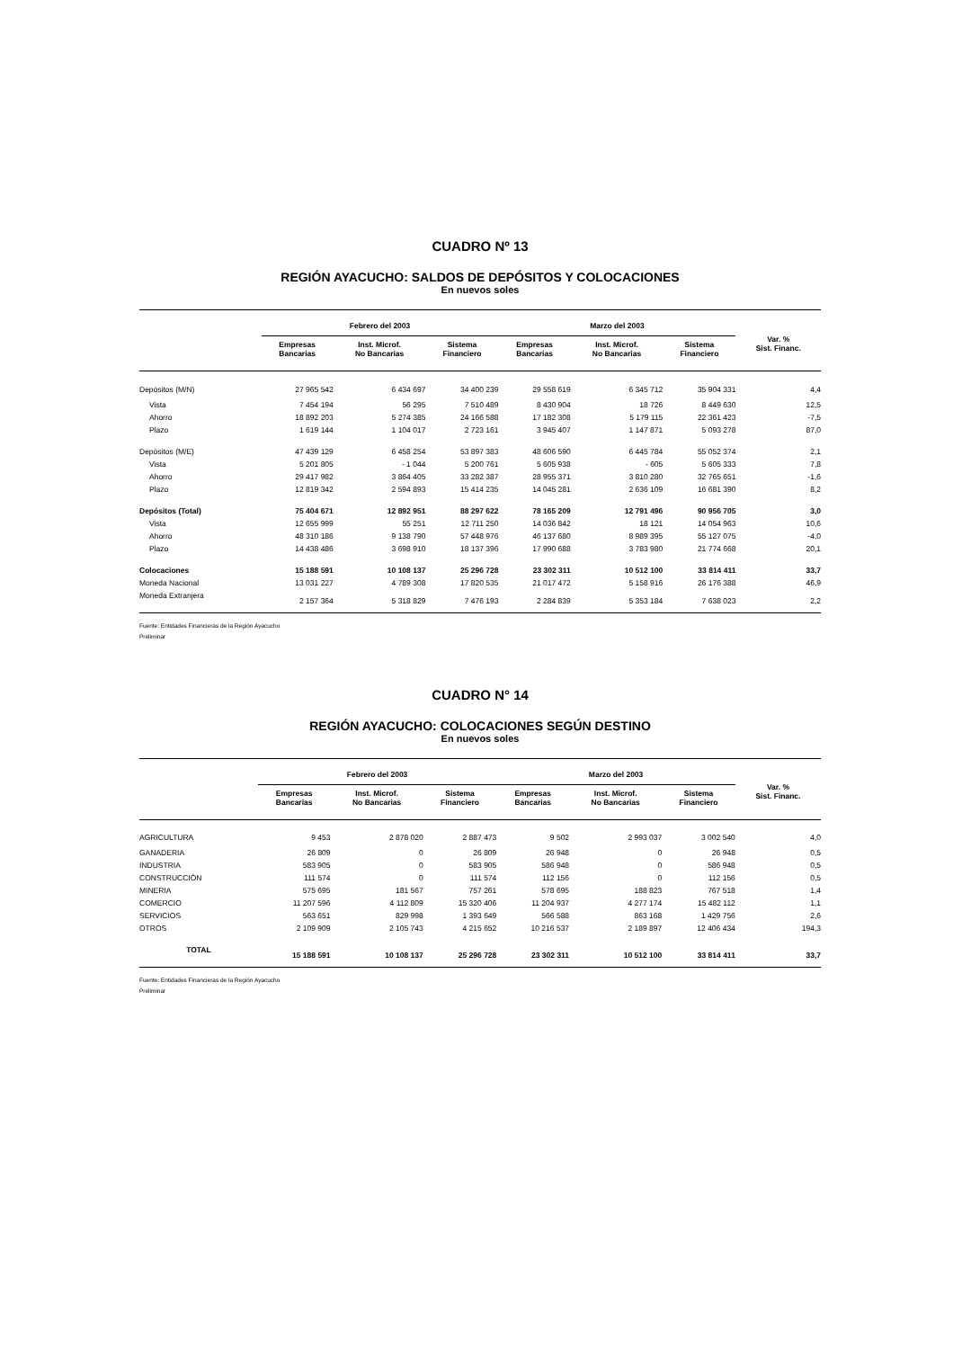CUADRO Nº 13
REGIÓN AYACUCHO: SALDOS DE DEPÓSITOS Y COLOCACIONES
En nuevos soles
| | Febrero del 2003 | | | Marzo del 2003 | | | Var. % Sist. Financ. |
| --- | --- | --- | --- | --- | --- | --- | --- |
| | Empresas Bancarias | Inst. Microf. No Bancarias | Sistema Financiero | Empresas Bancarias | Inst. Microf. No Bancarias | Sistema Financiero | |
| Depósitos (M/N) | 27 965 542 | 6 434 697 | 34 400 239 | 29 558 619 | 6 345 712 | 35 904 331 | 4,4 |
| Vista | 7 454 194 | 56 295 | 7 510 489 | 8 430 904 | 18 726 | 8 449 630 | 12,5 |
| Ahorro | 18 892 203 | 5 274 385 | 24 166 588 | 17 182 308 | 5 179 115 | 22 361 423 | -7,5 |
| Plazo | 1 619 144 | 1 104 017 | 2 723 161 | 3 945 407 | 1 147 871 | 5 093 278 | 87,0 |
| Depósitos (M/E) | 47 439 129 | 6 458 254 | 53 897 383 | 48 606 590 | 6 445 784 | 55 052 374 | 2,1 |
| Vista | 5 201 805 | - 1 044 | 5 200 761 | 5 605 938 | - 605 | 5 605 333 | 7,8 |
| Ahorro | 29 417 982 | 3 864 405 | 33 282 387 | 28 955 371 | 3 810 280 | 32 765 651 | -1,6 |
| Plazo | 12 819 342 | 2 594 893 | 15 414 235 | 14 045 281 | 2 636 109 | 16 681 390 | 8,2 |
| Depósitos (Total) | 75 404 671 | 12 892 951 | 88 297 622 | 78 165 209 | 12 791 496 | 90 956 705 | 3,0 |
| Vista | 12 655 999 | 55 251 | 12 711 250 | 14 036 842 | 18 121 | 14 054 963 | 10,6 |
| Ahorro | 48 310 186 | 9 138 790 | 57 448 976 | 46 137 680 | 8 989 395 | 55 127 075 | -4,0 |
| Plazo | 14 438 486 | 3 698 910 | 18 137 396 | 17 990 688 | 3 783 980 | 21 774 668 | 20,1 |
| Colocaciones | 15 188 591 | 10 108 137 | 25 296 728 | 23 302 311 | 10 512 100 | 33 814 411 | 33,7 |
| Moneda Nacional | 13 031 227 | 4 789 308 | 17 820 535 | 21 017 472 | 5 158 916 | 26 176 388 | 46,9 |
| Moneda Extranjera | 2 157 364 | 5 318 829 | 7 476 193 | 2 284 839 | 5 353 184 | 7 638 023 | 2,2 |
Fuente: Entidades Financieras de la Región Ayacucho
Preliminar
CUADRO N° 14
REGIÓN AYACUCHO: COLOCACIONES SEGÚN DESTINO
En nuevos soles
| | Febrero del 2003 | | | Marzo del 2003 | | | Var. % Sist. Financ. |
| --- | --- | --- | --- | --- | --- | --- | --- |
| | Empresas Bancarias | Inst. Microf. No Bancarias | Sistema Financiero | Empresas Bancarias | Inst. Microf. No Bancarias | Sistema Financiero | |
| AGRICULTURA | 9 453 | 2 878 020 | 2 887 473 | 9 502 | 2 993 037 | 3 002 540 | 4,0 |
| GANADERIA | 26 809 | 0 | 26 809 | 26 948 | 0 | 26 948 | 0,5 |
| INDUSTRIA | 583 905 | 0 | 583 905 | 586 948 | 0 | 586 948 | 0,5 |
| CONSTRUCCIÓN | 111 574 | 0 | 111 574 | 112 156 | 0 | 112 156 | 0,5 |
| MINERIA | 575 695 | 181 567 | 757 261 | 578 695 | 188 823 | 767 518 | 1,4 |
| COMERCIO | 11 207 596 | 4 112 809 | 15 320 406 | 11 204 937 | 4 277 174 | 15 482 112 | 1,1 |
| SERVICIOS | 563 651 | 829 998 | 1 393 649 | 566 588 | 863 168 | 1 429 756 | 2,6 |
| OTROS | 2 109 909 | 2 105 743 | 4 215 652 | 10 216 537 | 2 189 897 | 12 406 434 | 194,3 |
| TOTAL | 15 188 591 | 10 108 137 | 25 296 728 | 23 302 311 | 10 512 100 | 33 814 411 | 33,7 |
Fuente: Entidades Financieras de la Región Ayacucho
Preliminar